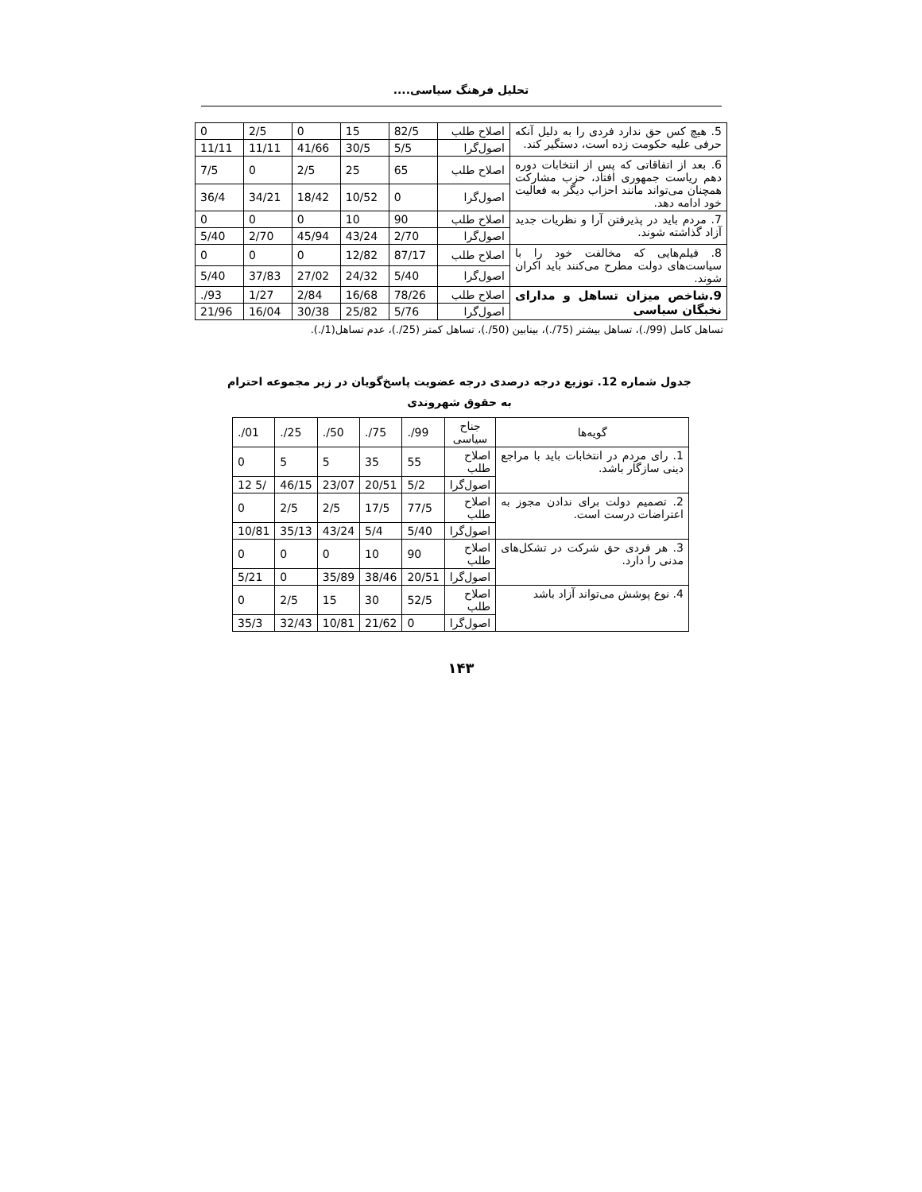تحلیل فرهنگ سیاسی....
| 5. هیچ کس حق ندارد فردی را به دلیل آنکه حرفی علیه حکومت زده است، دستگیر کند. | اصلاح طلب | 82/5 | 15 | 0 | 2/5 | 0 |
| | اصول‌گرا | 5/5 | 30/5 | 41/66 | 11/11 | 11/11 |
| 6. بعد از اتفاقاتی که پس از انتخابات دوره دهم ریاست جمهوری افتاد، حزب مشارکت همچنان می‌تواند مانند احزاب دیگر به فعالیت خود ادامه دهد. | اصلاح طلب | 65 | 25 | 2/5 | 0 | 7/5 |
| | اصول‌گرا | 0 | 10/52 | 18/42 | 34/21 | 36/4 |
| 7. مردم باید در پذیرفتن آرا و نظریات جدید آزاد گذاشته شوند. | اصلاح طلب | 90 | 10 | 0 | 0 | 0 |
| | اصول‌گرا | 2/70 | 43/24 | 45/94 | 2/70 | 5/40 |
| 8. فیلم‌هایی که مخالفت خود را با سیاست‌های دولت مطرح می‌کنند باید اکران شوند. | اصلاح طلب | 87/17 | 12/82 | 0 | 0 | 0 |
| | اصول‌گرا | 5/40 | 24/32 | 27/02 | 37/83 | 5/40 |
| 9.شاخص میزان تساهل و مدارای نخبگان سیاسی | اصلاح طلب | 78/26 | 16/68 | 2/84 | 1/27 | ./93 |
| | اصول‌گرا | 5/76 | 25/82 | 30/38 | 16/04 | 21/96 |
تساهل کامل (99/.)، تساهل بیشتر (75/.)، بینابین (50/.)، تساهل کمتر (25/.)، عدم تساهل(1/.).
جدول شماره 12. توزیع درجه درصدی درجه عضویت پاسخ‌گویان در زیر مجموعه احترام به حقوق شهروندی
| گویه‌ها | جناح سیاسی | ./99 | ./75 | ./50 | ./25 | ./01 |
| --- | --- | --- | --- | --- | --- | --- |
| 1. رای مردم در انتخابات باید با مراجع دینی سازگار باشد. | اصلاح طلب | 55 | 35 | 5 | 5 | 0 |
| | اصول‌گرا | 5/2 | 20/51 | 23/07 | 46/15 | 12 5/ |
| 2. تصمیم دولت برای ندادن مجوز به اعتراضات درست است. | اصلاح طلب | 77/5 | 17/5 | 2/5 | 2/5 | 0 |
| | اصول‌گرا | 5/40 | 5/4 | 43/24 | 35/13 | 10/81 |
| 3. هر فردی حق شرکت در تشکل‌های مدنی را دارد. | اصلاح طلب | 90 | 10 | 0 | 0 | 0 |
| | اصول‌گرا | 20/51 | 38/46 | 35/89 | 0 | 5/21 |
| 4. نوع پوشش می‌تواند آزاد باشد | اصلاح طلب | 52/5 | 30 | 15 | 2/5 | 0 |
| | اصول‌گرا | 0 | 21/62 | 10/81 | 32/43 | 35/3 |
۱۴۳